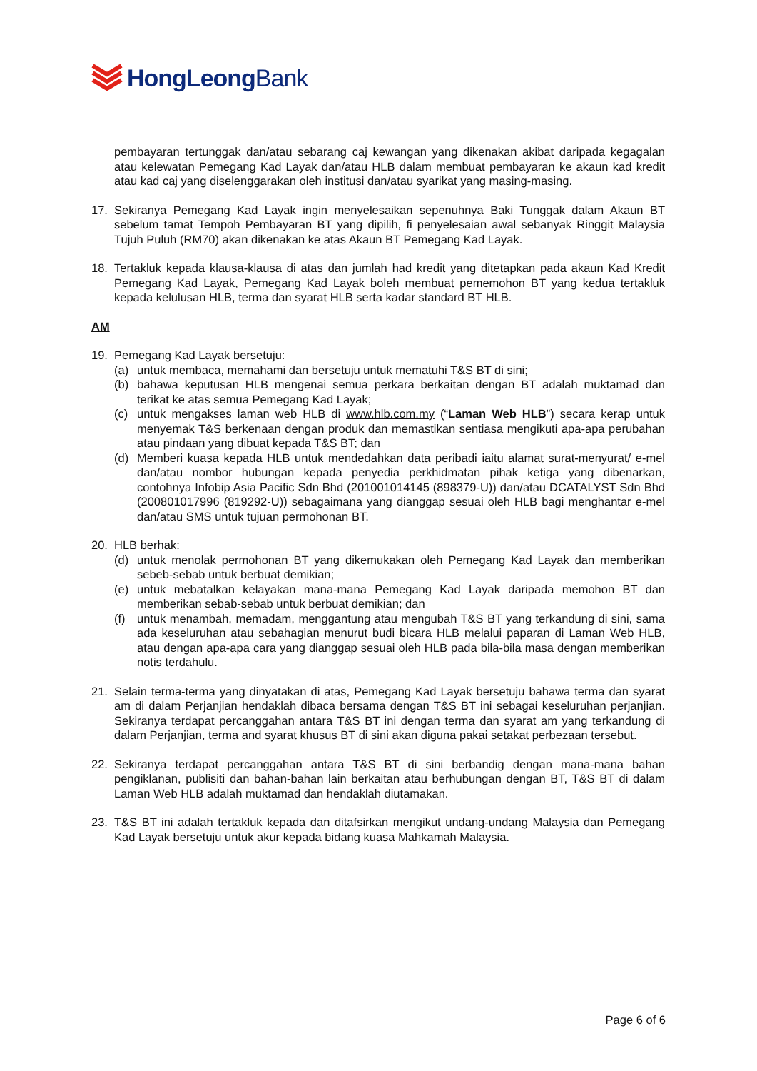HongLeongBank
pembayaran tertunggak dan/atau sebarang caj kewangan yang dikenakan akibat daripada kegagalan atau kelewatan Pemegang Kad Layak dan/atau HLB dalam membuat pembayaran ke akaun kad kredit atau kad caj yang diselenggarakan oleh institusi dan/atau syarikat yang masing-masing.
17. Sekiranya Pemegang Kad Layak ingin menyelesaikan sepenuhnya Baki Tunggak dalam Akaun BT sebelum tamat Tempoh Pembayaran BT yang dipilih, fi penyelesaian awal sebanyak Ringgit Malaysia Tujuh Puluh (RM70) akan dikenakan ke atas Akaun BT Pemegang Kad Layak.
18. Tertakluk kepada klausa-klausa di atas dan jumlah had kredit yang ditetapkan pada akaun Kad Kredit Pemegang Kad Layak, Pemegang Kad Layak boleh membuat pememohon BT yang kedua tertakluk kepada kelulusan HLB, terma dan syarat HLB serta kadar standard BT HLB.
AM
19. Pemegang Kad Layak bersetuju:
(a) untuk membaca, memahami dan bersetuju untuk mematuhi T&S BT di sini;
(b) bahawa keputusan HLB mengenai semua perkara berkaitan dengan BT adalah muktamad dan terikat ke atas semua Pemegang Kad Layak;
(c) untuk mengakses laman web HLB di www.hlb.com.my (“Laman Web HLB”) secara kerap untuk menyemak T&S berkenaan dengan produk dan memastikan sentiasa mengikuti apa-apa perubahan atau pindaan yang dibuat kepada T&S BT; dan
(d) Memberi kuasa kepada HLB untuk mendedahkan data peribadi iaitu alamat surat-menyurat/ e-mel dan/atau nombor hubungan kepada penyedia perkhidmatan pihak ketiga yang dibenarkan, contohnya Infobip Asia Pacific Sdn Bhd (201001014145 (898379-U)) dan/atau DCATALYST Sdn Bhd (200801017996 (819292-U)) sebagaimana yang dianggap sesuai oleh HLB bagi menghantar e-mel dan/atau SMS untuk tujuan permohonan BT.
20. HLB berhak:
(d) untuk menolak permohonan BT yang dikemukakan oleh Pemegang Kad Layak dan memberikan sebeb-sebab untuk berbuat demikian;
(e) untuk mebatalkan kelayakan mana-mana Pemegang Kad Layak daripada memohon BT dan memberikan sebab-sebab untuk berbuat demikian; dan
(f) untuk menambah, memadam, menggantung atau mengubah T&S BT yang terkandung di sini, sama ada keseluruhan atau sebahagian menurut budi bicara HLB melalui paparan di Laman Web HLB, atau dengan apa-apa cara yang dianggap sesuai oleh HLB pada bila-bila masa dengan memberikan notis terdahulu.
21. Selain terma-terma yang dinyatakan di atas, Pemegang Kad Layak bersetuju bahawa terma dan syarat am di dalam Perjanjian hendaklah dibaca bersama dengan T&S BT ini sebagai keseluruhan perjanjian. Sekiranya terdapat percanggahan antara T&S BT ini dengan terma dan syarat am yang terkandung di dalam Perjanjian, terma and syarat khusus BT di sini akan diguna pakai setakat perbezaan tersebut.
22. Sekiranya terdapat percanggahan antara T&S BT di sini berbandig dengan mana-mana bahan pengiklanan, publisiti dan bahan-bahan lain berkaitan atau berhubungan dengan BT, T&S BT di dalam Laman Web HLB adalah muktamad dan hendaklah diutamakan.
23. T&S BT ini adalah tertakluk kepada dan ditafsirkan mengikut undang-undang Malaysia dan Pemegang Kad Layak bersetuju untuk akur kepada bidang kuasa Mahkamah Malaysia.
Page 6 of 6